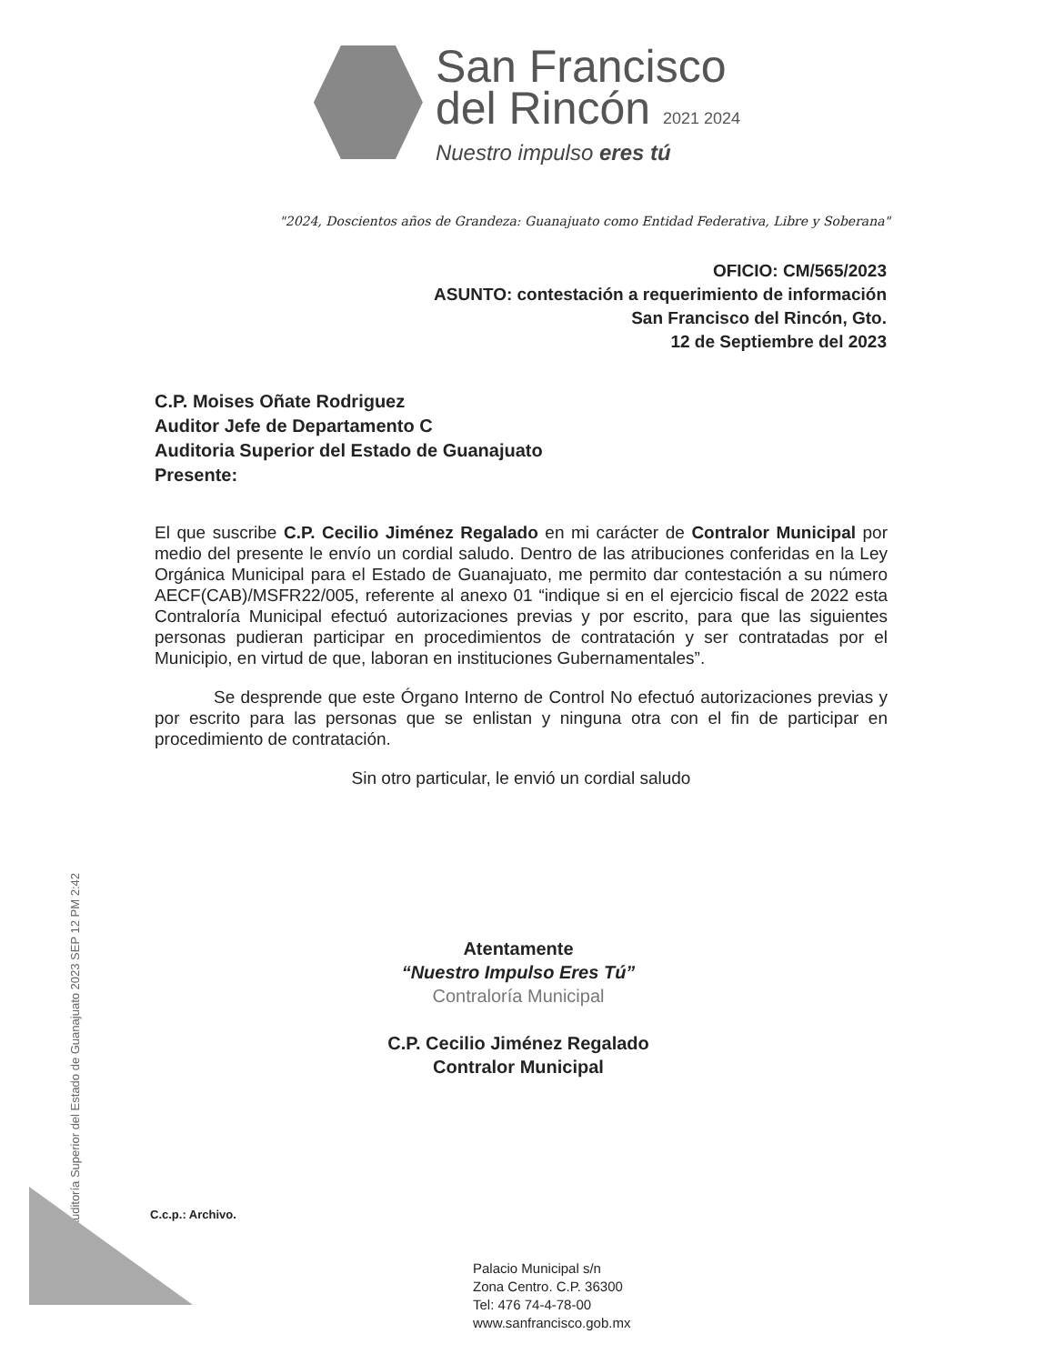San Francisco
del Rincón 2021 2024
Nuestro impulso eres tú
"2024, Doscientos años de Grandeza: Guanajuato como Entidad Federativa, Libre y Soberana"
OFICIO: CM/565/2023
ASUNTO: contestación a requerimiento de información
San Francisco del Rincón, Gto.
12 de Septiembre del 2023
C.P. Moises Oñate Rodriguez
Auditor Jefe de Departamento C
Auditoria Superior del Estado de Guanajuato
Presente:
El que suscribe C.P. Cecilio Jiménez Regalado en mi carácter de Contralor Municipal por medio del presente le envío un cordial saludo. Dentro de las atribuciones conferidas en la Ley Orgánica Municipal para el Estado de Guanajuato, me permito dar contestación a su número AECF(CAB)/MSFR22/005, referente al anexo 01 “indique si en el ejercicio fiscal de 2022 esta Contraloría Municipal efectuó autorizaciones previas y por escrito, para que las siguientes personas pudieran participar en procedimientos de contratación y ser contratadas por el Municipio, en virtud de que, laboran en instituciones Gubernamentales”.
Se desprende que este Órgano Interno de Control No efectuó autorizaciones previas y por escrito para las personas que se enlistan y ninguna otra con el fin de participar en procedimiento de contratación.
Sin otro particular, le envió un cordial saludo
Auditoría Superior del Estado de Guanajuato 2023 SEP 12 PM 2:42
Atentamente
“Nuestro Impulso Eres Tú”
Contraloría Municipal
C.P. Cecilio Jiménez Regalado
Contralor Municipal
C.c.p.: Archivo.
Palacio Municipal s/n
Zona Centro. C.P. 36300
Tel: 476 74-4-78-00
www.sanfrancisco.gob.mx